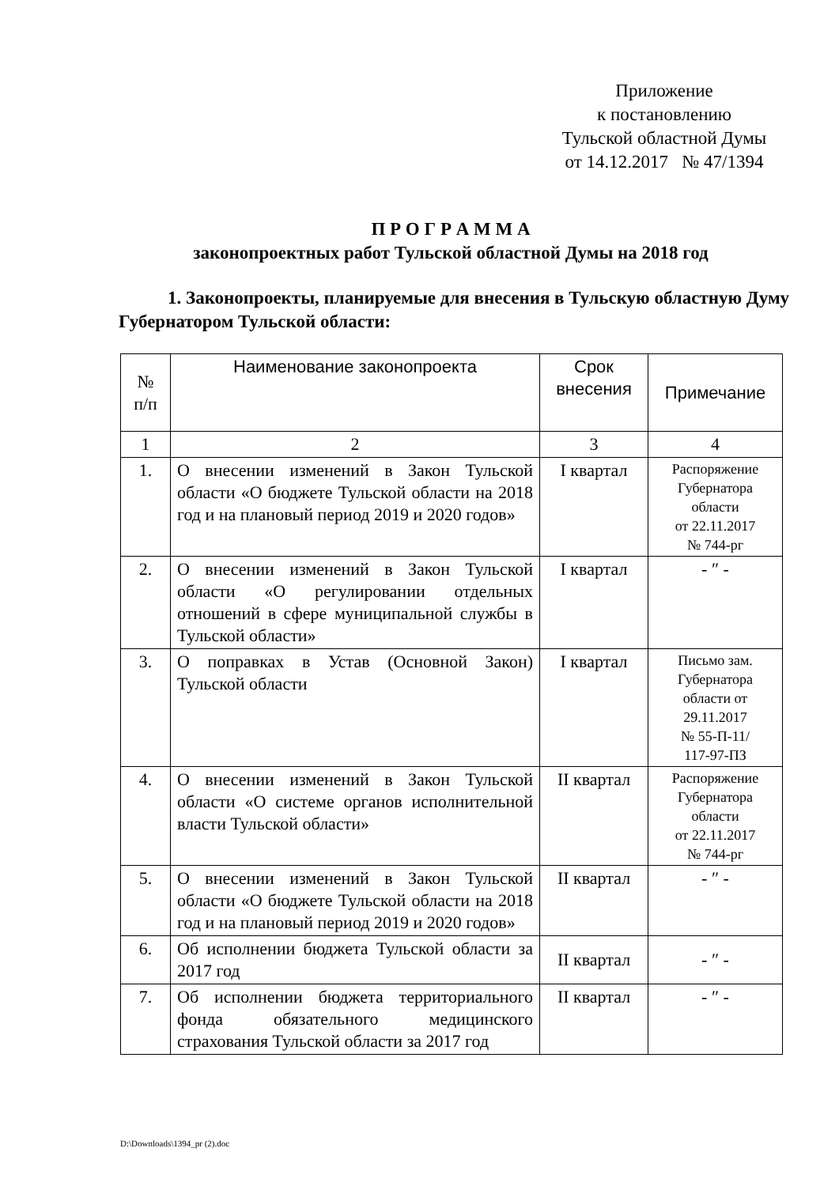Приложение
к постановлению
Тульской областной Думы
от 14.12.2017 № 47/1394
П Р О Г Р А М М А
законопроектных работ Тульской областной Думы на 2018 год
1. Законопроекты, планируемые для внесения в Тульскую областную Думу Губернатором Тульской области:
| № п/п | Наименование законопроекта | Срок внесения | Примечание |
| --- | --- | --- | --- |
| 1 | 2 | 3 | 4 |
| 1. | О внесении изменений в Закон Тульской области «О бюджете Тульской области на 2018 год и на плановый период 2019 и 2020 годов» | I квартал | Распоряжение Губернатора области от 22.11.2017 № 744-рг |
| 2. | О внесении изменений в Закон Тульской области «О регулировании отдельных отношений в сфере муниципальной службы в Тульской области» | I квартал | - ″ - |
| 3. | О поправках в Устав (Основной Закон) Тульской области | I квартал | Письмо зам. Губернатора области от 29.11.2017 № 55-П-11/ 117-97-ПЗ |
| 4. | О внесении изменений в Закон Тульской области «О системе органов исполнительной власти Тульской области» | II квартал | Распоряжение Губернатора области от 22.11.2017 № 744-рг |
| 5. | О внесении изменений в Закон Тульской области «О бюджете Тульской области на 2018 год и на плановый период 2019 и 2020 годов» | II квартал | - ″ - |
| 6. | Об исполнении бюджета Тульской области за 2017 год | II квартал | - ″ - |
| 7. | Об исполнении бюджета территориального фонда обязательного медицинского страхования Тульской области за 2017 год | II квартал | - ″ - |
D:\Downloads\1394_pr (2).doc